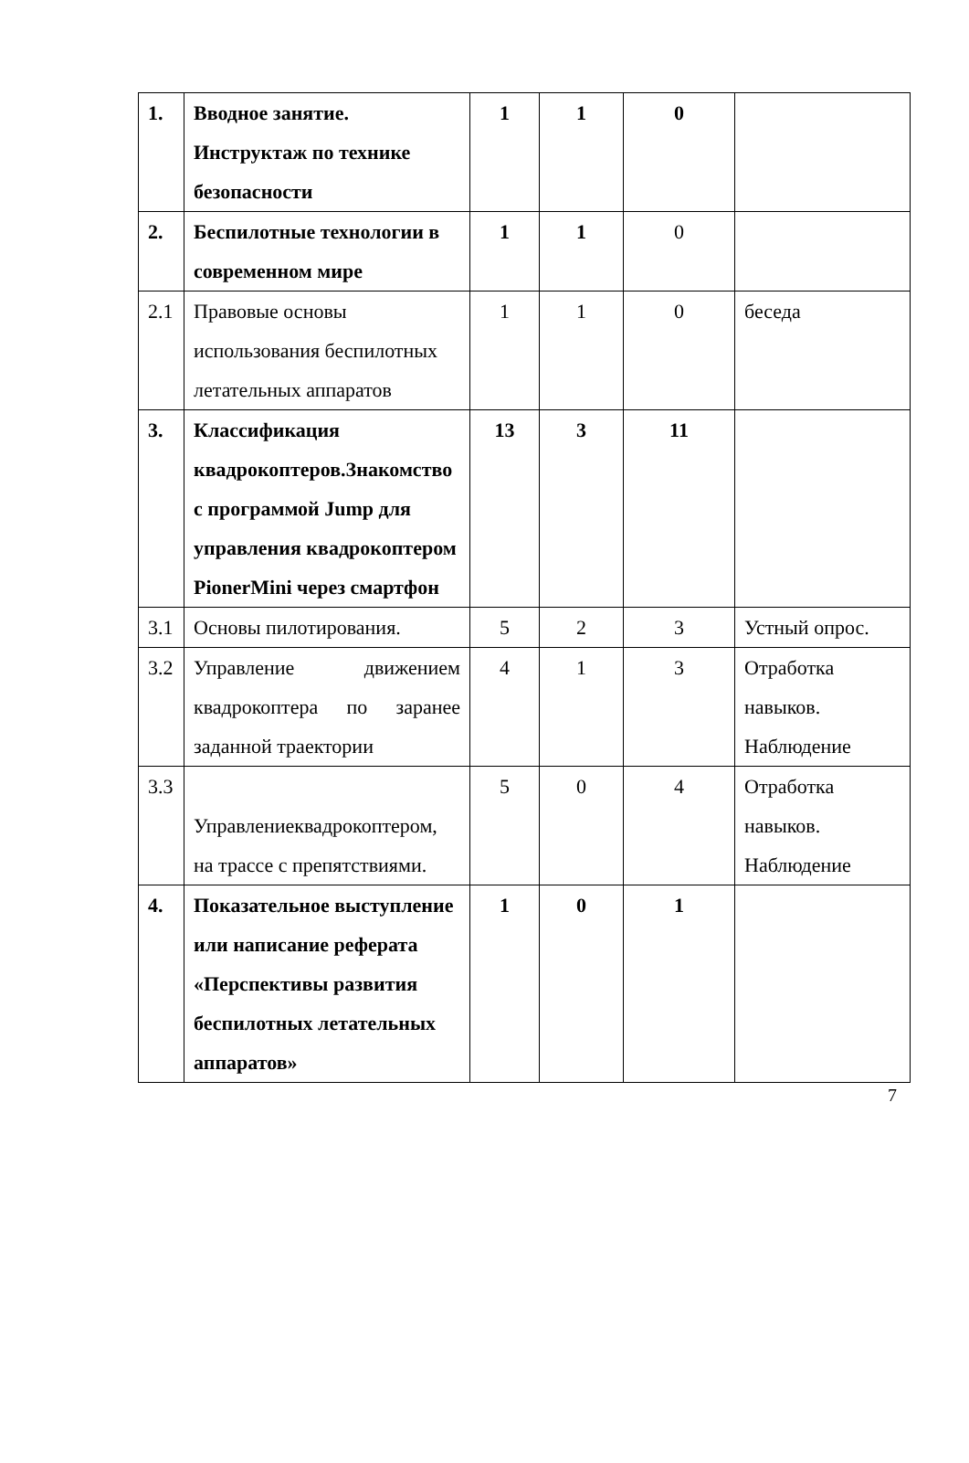| 1. | Вводное занятие. Инструктаж по технике безопасности | 1 | 1 | 0 | |
| 2. | Беспилотные технологии в современном мире | 1 | 1 | 0 | |
| 2.1 | Правовые основы использования беспилотных летательных аппаратов | 1 | 1 | 0 | беседа |
| 3. | Классификация квадрокоптеров.Знакомство с программой Jump для управления квадрокоптером PionerMini через смартфон | 13 | 3 | 11 | |
| 3.1 | Основы пилотирования. | 5 | 2 | 3 | Устный опрос. |
| 3.2 | Управление движением квадрокоптера по заранее заданной траектории | 4 | 1 | 3 | Отработка навыков. Наблюдение |
| 3.3 | Управлениеквадрокоптером, на трассе с препятствиями. | 5 | 0 | 4 | Отработка навыков. Наблюдение |
| 4. | Показательное выступление или написание реферата «Перспективы развития беспилотных летательных аппаратов» | 1 | 0 | 1 | |
7